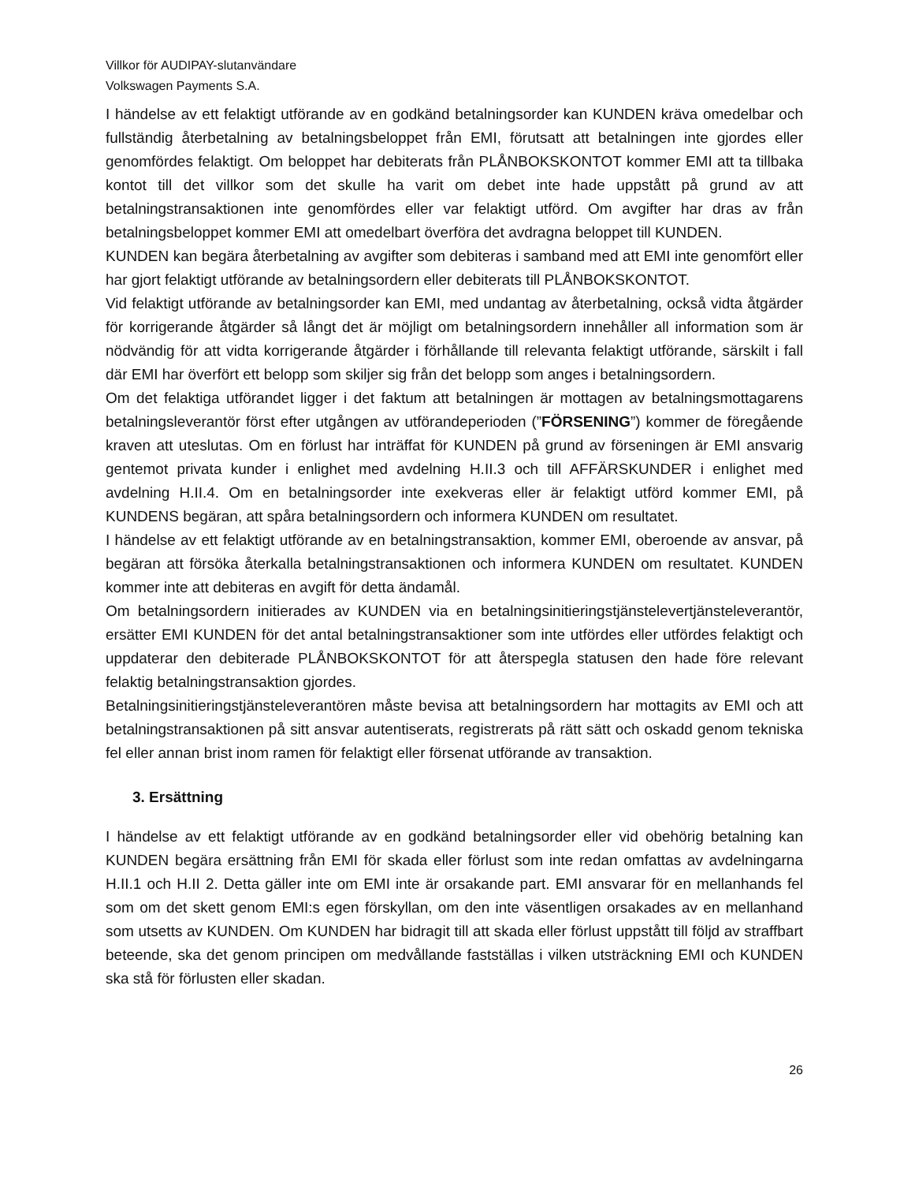Villkor för AUDIPAY-slutanvändare
Volkswagen Payments S.A.
I händelse av ett felaktigt utförande av en godkänd betalningsorder kan KUNDEN kräva omedelbar och fullständig återbetalning av betalningsbeloppet från EMI, förutsatt att betalningen inte gjordes eller genomfördes felaktigt. Om beloppet har debiterats från PLÅNBOKSKONTOT kommer EMI att ta tillbaka kontot till det villkor som det skulle ha varit om debet inte hade uppstått på grund av att betalningstransaktionen inte genomfördes eller var felaktigt utförd. Om avgifter har dras av från betalningsbeloppet kommer EMI att omedelbart överföra det avdragna beloppet till KUNDEN.
KUNDEN kan begära återbetalning av avgifter som debiteras i samband med att EMI inte genomfört eller har gjort felaktigt utförande av betalningsordern eller debiterats till PLÅNBOKSKONTOT.
Vid felaktigt utförande av betalningsorder kan EMI, med undantag av återbetalning, också vidta åtgärder för korrigerande åtgärder så långt det är möjligt om betalningsordern innehåller all information som är nödvändig för att vidta korrigerande åtgärder i förhållande till relevanta felaktigt utförande, särskilt i fall där EMI har överfört ett belopp som skiljer sig från det belopp som anges i betalningsordern.
Om det felaktiga utförandet ligger i det faktum att betalningen är mottagen av betalningsmottagarens betalningsleverantör först efter utgången av utförandeperioden (”FÖRSENING”) kommer de föregående kraven att uteslutas. Om en förlust har inträffat för KUNDEN på grund av förseningen är EMI ansvarig gentemot privata kunder i enlighet med avdelning H.II.3 och till AFFÄRSKUNDER i enlighet med avdelning H.II.4. Om en betalningsorder inte exekveras eller är felaktigt utförd kommer EMI, på KUNDENS begäran, att spåra betalningsordern och informera KUNDEN om resultatet.
I händelse av ett felaktigt utförande av en betalningstransaktion, kommer EMI, oberoende av ansvar, på begäran att försöka återkalla betalningstransaktionen och informera KUNDEN om resultatet. KUNDEN kommer inte att debiteras en avgift för detta ändamål.
Om betalningsordern initierades av KUNDEN via en betalningsinitieringstjänstelevertjänsteleverantör, ersätter EMI KUNDEN för det antal betalningstransaktioner som inte utfördes eller utfördes felaktigt och uppdaterar den debiterade PLÅNBOKSKONTOT för att återspegla statusen den hade före relevant felaktig betalningstransaktion gjordes.
Betalningsinitieringstjänsteleverantören måste bevisa att betalningsordern har mottagits av EMI och att betalningstransaktionen på sitt ansvar autentiserats, registrerats på rätt sätt och oskadd genom tekniska fel eller annan brist inom ramen för felaktigt eller försenat utförande av transaktion.
3. Ersättning
I händelse av ett felaktigt utförande av en godkänd betalningsorder eller vid obehörig betalning kan KUNDEN begära ersättning från EMI för skada eller förlust som inte redan omfattas av avdelningarna H.II.1 och H.II 2. Detta gäller inte om EMI inte är orsakande part. EMI ansvarar för en mellanhands fel som om det skett genom EMI:s egen förskyllan, om den inte väsentligen orsakades av en mellanhand som utsetts av KUNDEN. Om KUNDEN har bidragit till att skada eller förlust uppstått till följd av straffbart beteende, ska det genom principen om medvållande fastställas i vilken utsträckning EMI och KUNDEN ska stå för förlusten eller skadan.
26